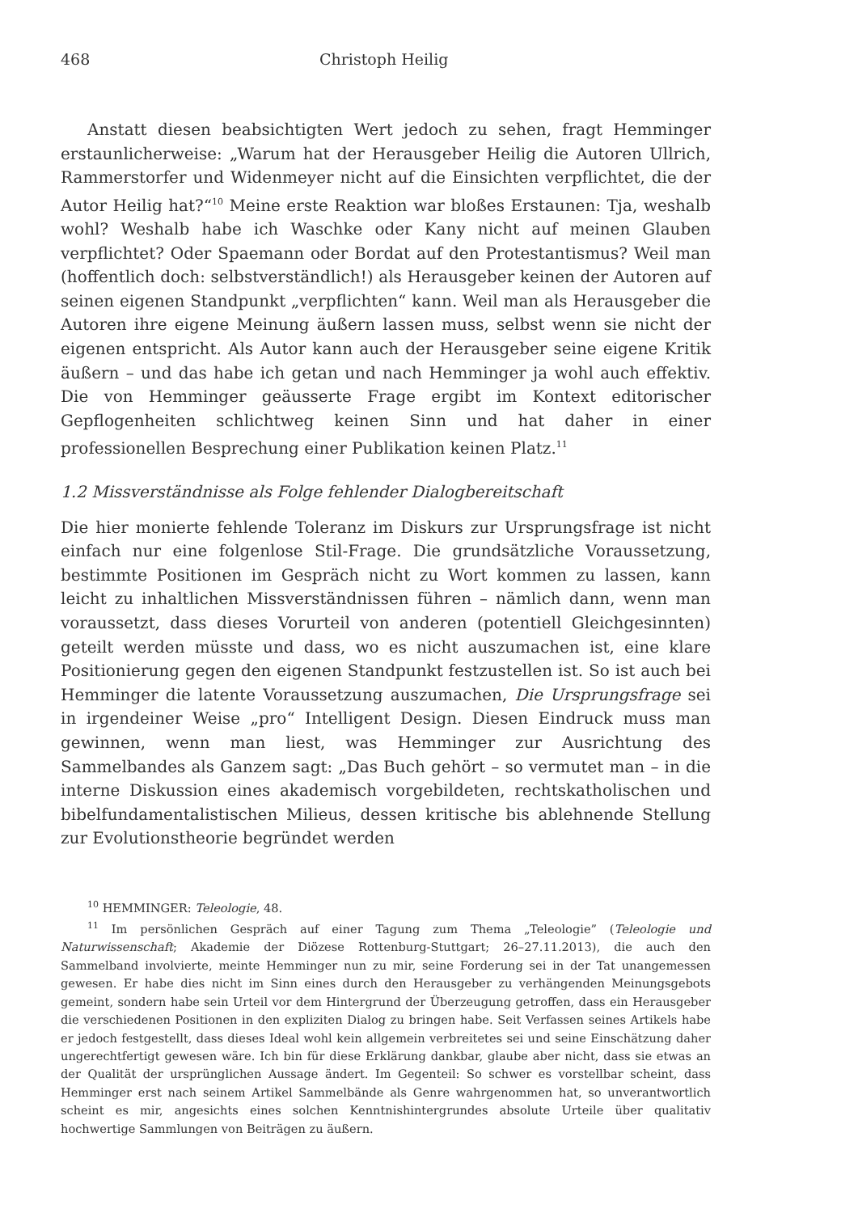468 Christoph Heilig
Anstatt diesen beabsichtigten Wert jedoch zu sehen, fragt Hemminger erstaunlicherweise: „Warum hat der Herausgeber Heilig die Autoren Ullrich, Rammerstorfer und Widenmeyer nicht auf die Einsichten verpflichtet, die der Autor Heilig hat?“<sup>10</sup> Meine erste Reaktion war bloßes Erstaunen: Tja, weshalb wohl? Weshalb habe ich Waschke oder Kany nicht auf meinen Glauben verpflichtet? Oder Spaemann oder Bordat auf den Protestantismus? Weil man (hoffentlich doch: selbstverständlich!) als Herausgeber keinen der Autoren auf seinen eigenen Standpunkt „verpflichten“ kann. Weil man als Herausgeber die Autoren ihre eigene Meinung äußern lassen muss, selbst wenn sie nicht der eigenen entspricht. Als Autor kann auch der Herausgeber seine eigene Kritik äußern – und das habe ich getan und nach Hemminger ja wohl auch effektiv. Die von Hemminger geäusserte Frage ergibt im Kontext editorischer Gepflogenheiten schlichtweg keinen Sinn und hat daher in einer professionellen Besprechung einer Publikation keinen Platz.<sup>11</sup>
1.2 Missverständnisse als Folge fehlender Dialogbereitschaft
Die hier monierte fehlende Toleranz im Diskurs zur Ursprungsfrage ist nicht einfach nur eine folgenlose Stil-Frage. Die grundsätzliche Voraussetzung, bestimmte Positionen im Gespräch nicht zu Wort kommen zu lassen, kann leicht zu inhaltlichen Missverständnissen führen – nämlich dann, wenn man voraussetzt, dass dieses Vorurteil von anderen (potentiell Gleichgesinnten) geteilt werden müsste und dass, wo es nicht auszumachen ist, eine klare Positionierung gegen den eigenen Standpunkt festzustellen ist. So ist auch bei Hemminger die latente Voraussetzung auszumachen, Die Ursprungsfrage sei in irgendeiner Weise „pro“ Intelligent Design. Diesen Eindruck muss man gewinnen, wenn man liest, was Hemminger zur Ausrichtung des Sammelbandes als Ganzem sagt: „Das Buch gehört – so vermutet man – in die interne Diskussion eines akademisch vorgebildeten, rechtskatholischen und bibelfundamentalistischen Milieus, dessen kritische bis ablehnende Stellung zur Evolutionstheorie begründet werden
<sup>10</sup> HEMMINGER: Teleologie, 48.
<sup>11</sup> Im persönlichen Gespräch auf einer Tagung zum Thema „Teleologie” (Teleologie und Naturwissenschaft; Akademie der Diözese Rottenburg-Stuttgart; 26–27.11.2013), die auch den Sammelband involvierte, meinte Hemminger nun zu mir, seine Forderung sei in der Tat unangemessen gewesen. Er habe dies nicht im Sinn eines durch den Herausgeber zu verhängenden Meinungsgebots gemeint, sondern habe sein Urteil vor dem Hintergrund der Überzeugung getroffen, dass ein Herausgeber die verschiedenen Positionen in den expliziten Dialog zu bringen habe. Seit Verfassen seines Artikels habe er jedoch festgestellt, dass dieses Ideal wohl kein allgemein verbreitetes sei und seine Einschätzung daher ungerechtfertigt gewesen wäre. Ich bin für diese Erklärung dankbar, glaube aber nicht, dass sie etwas an der Qualität der ursprünglichen Aussage ändert. Im Gegenteil: So schwer es vorstellbar scheint, dass Hemminger erst nach seinem Artikel Sammelbände als Genre wahrgenommen hat, so unverantwortlich scheint es mir, angesichts eines solchen Kenntnishintergrundes absolute Urteile über qualitativ hochwertige Sammlungen von Beiträgen zu äußern.